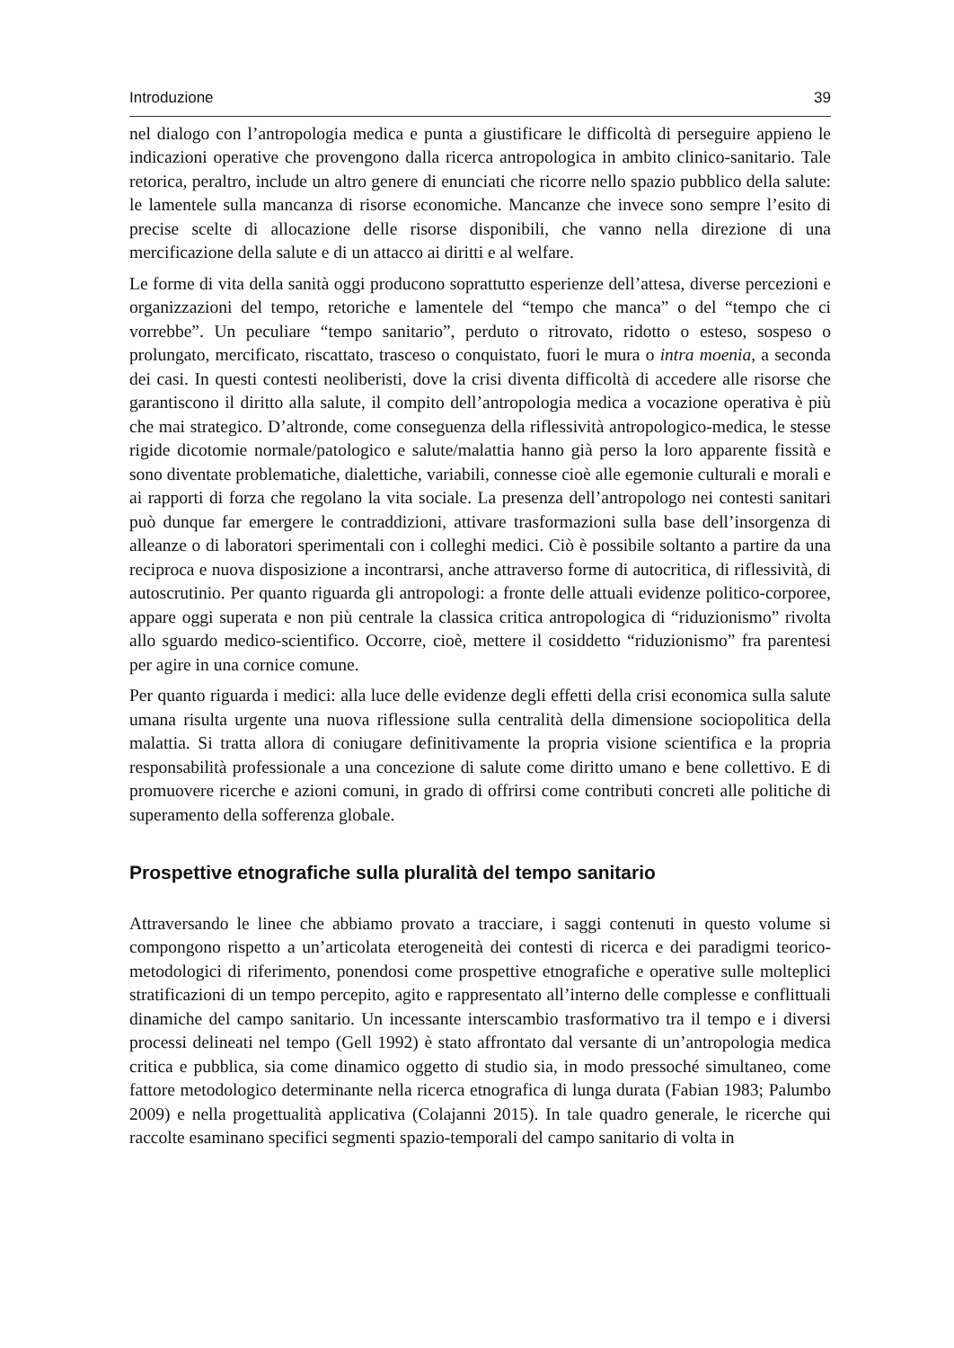Introduzione 39
nel dialogo con l’antropologia medica e punta a giustificare le difficoltà di perseguire appieno le indicazioni operative che provengono dalla ricerca antropologica in ambito clinico-sanitario. Tale retorica, peraltro, include un altro genere di enunciati che ricorre nello spazio pubblico della salute: le lamentele sulla mancanza di risorse economiche. Mancanze che invece sono sempre l’esito di precise scelte di allocazione delle risorse disponibili, che vanno nella direzione di una mercificazione della salute e di un attacco ai diritti e al welfare.
Le forme di vita della sanità oggi producono soprattutto esperienze dell’attesa, diverse percezioni e organizzazioni del tempo, retoriche e lamentele del “tempo che manca” o del “tempo che ci vorrebbe”. Un peculiare “tempo sanitario”, perduto o ritrovato, ridotto o esteso, sospeso o prolungato, mercificato, riscattato, trasceso o conquistato, fuori le mura o intra moenia, a seconda dei casi. In questi contesti neoliberisti, dove la crisi diventa difficoltà di accedere alle risorse che garantiscono il diritto alla salute, il compito dell’antropologia medica a vocazione operativa è più che mai strategico. D’altronde, come conseguenza della riflessività antropologico-medica, le stesse rigide dicotomie normale/patologico e salute/malattia hanno già perso la loro apparente fissità e sono diventate problematiche, dialettiche, variabili, connesse cioè alle egemonie culturali e morali e ai rapporti di forza che regolano la vita sociale. La presenza dell’antropologo nei contesti sanitari può dunque far emergere le contraddizioni, attivare trasformazioni sulla base dell’insorgenza di alleanze o di laboratori sperimentali con i colleghi medici. Ciò è possibile soltanto a partire da una reciproca e nuova disposizione a incontrarsi, anche attraverso forme di autocritica, di riflessività, di autoscrutinio. Per quanto riguarda gli antropologi: a fronte delle attuali evidenze politico-corporee, appare oggi superata e non più centrale la classica critica antropologica di “riduzionismo” rivolta allo sguardo medico-scientifico. Occorre, cioè, mettere il cosiddetto “riduzionismo” fra parentesi per agire in una cornice comune.
Per quanto riguarda i medici: alla luce delle evidenze degli effetti della crisi economica sulla salute umana risulta urgente una nuova riflessione sulla centralità della dimensione sociopolitica della malattia. Si tratta allora di coniugare definitivamente la propria visione scientifica e la propria responsabilità professionale a una concezione di salute come diritto umano e bene collettivo. E di promuovere ricerche e azioni comuni, in grado di offrirsi come contributi concreti alle politiche di superamento della sofferenza globale.
Prospettive etnografiche sulla pluralità del tempo sanitario
Attraversando le linee che abbiamo provato a tracciare, i saggi contenuti in questo volume si compongono rispetto a un’articolata eterogeneità dei contesti di ricerca e dei paradigmi teorico-metodologici di riferimento, ponendosi come prospettive etnografiche e operative sulle molteplici stratificazioni di un tempo percepito, agito e rappresentato all’interno delle complesse e conflittuali dinamiche del campo sanitario. Un incessante interscambio trasformativo tra il tempo e i diversi processi delineati nel tempo (Gell 1992) è stato affrontato dal versante di un’antropologia medica critica e pubblica, sia come dinamico oggetto di studio sia, in modo pressoché simultaneo, come fattore metodologico determinante nella ricerca etnografica di lunga durata (Fabian 1983; Palumbo 2009) e nella progettualità applicativa (Colajanni 2015). In tale quadro generale, le ricerche qui raccolte esaminano specifici segmenti spazio-temporali del campo sanitario di volta in